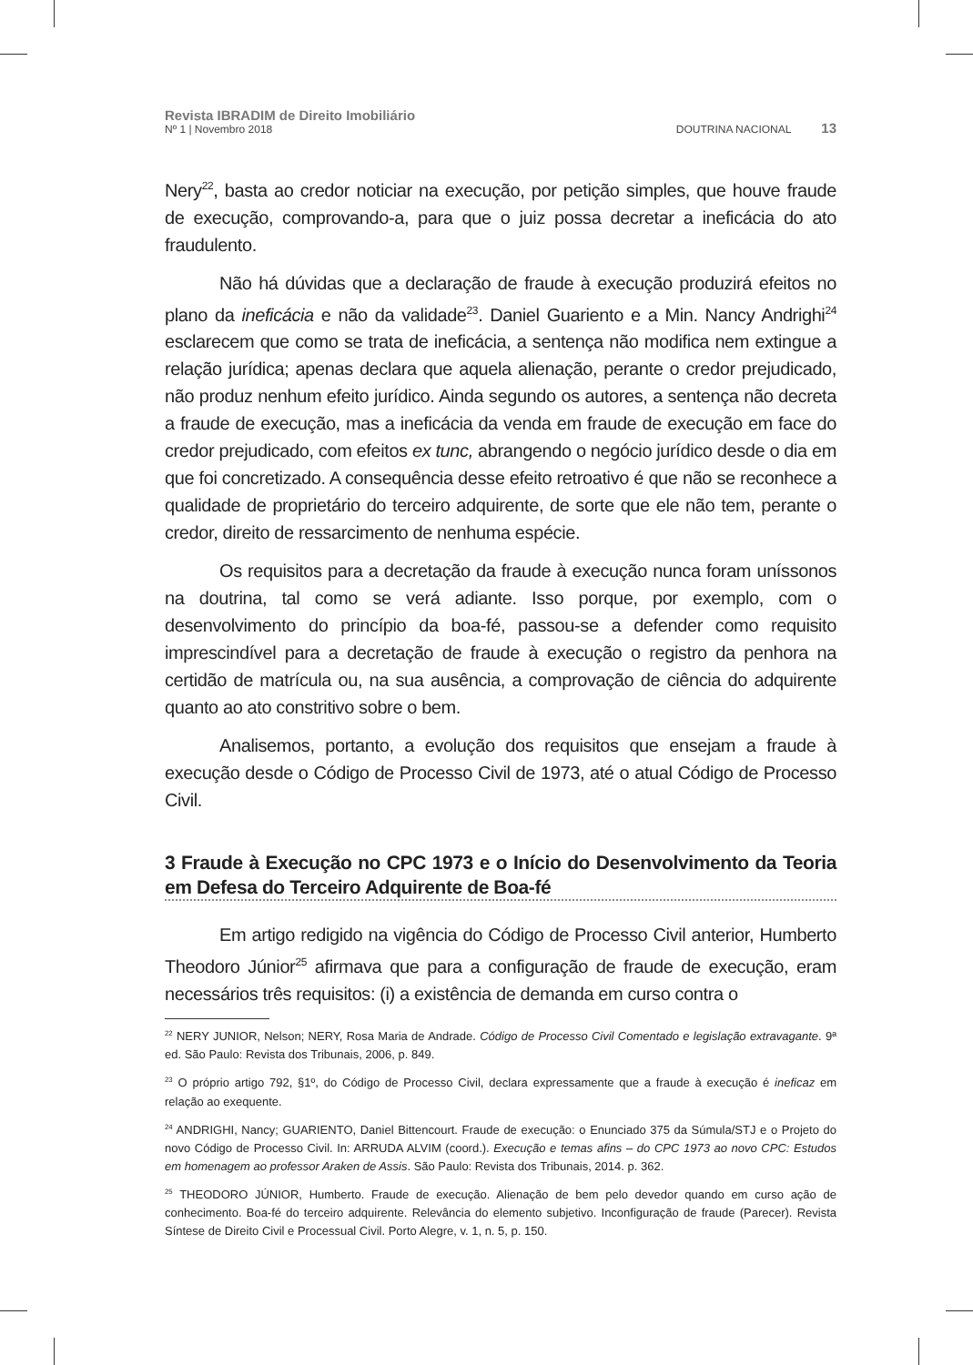Revista IBRADIM de Direito Imobiliário
Nº 1 | Novembro 2018
DOUTRINA NACIONAL 13
Nery<sup>22</sup>, basta ao credor noticiar na execução, por petição simples, que houve fraude de execução, comprovando-a, para que o juiz possa decretar a ineficácia do ato fraudulento.
Não há dúvidas que a declaração de fraude à execução produzirá efeitos no plano da ineficácia e não da validade<sup>23</sup>. Daniel Guariento e a Min. Nancy Andrighi<sup>24</sup> esclarecem que como se trata de ineficácia, a sentença não modifica nem extingue a relação jurídica; apenas declara que aquela alienação, perante o credor prejudicado, não produz nenhum efeito jurídico. Ainda segundo os autores, a sentença não decreta a fraude de execução, mas a ineficácia da venda em fraude de execução em face do credor prejudicado, com efeitos ex tunc, abrangendo o negócio jurídico desde o dia em que foi concretizado. A consequência desse efeito retroativo é que não se reconhece a qualidade de proprietário do terceiro adquirente, de sorte que ele não tem, perante o credor, direito de ressarcimento de nenhuma espécie.
Os requisitos para a decretação da fraude à execução nunca foram uníssonos na doutrina, tal como se verá adiante. Isso porque, por exemplo, com o desenvolvimento do princípio da boa-fé, passou-se a defender como requisito imprescindível para a decretação de fraude à execução o registro da penhora na certidão de matrícula ou, na sua ausência, a comprovação de ciência do adquirente quanto ao ato constritivo sobre o bem.
Analisemos, portanto, a evolução dos requisitos que ensejam a fraude à execução desde o Código de Processo Civil de 1973, até o atual Código de Processo Civil.
3 Fraude à Execução no CPC 1973 e o Início do Desenvolvimento da Teoria em Defesa do Terceiro Adquirente de Boa-fé
Em artigo redigido na vigência do Código de Processo Civil anterior, Humberto Theodoro Júnior<sup>25</sup> afirmava que para a configuração de fraude de execução, eram necessários três requisitos: (i) a existência de demanda em curso contra o
<sup>22</sup> NERY JUNIOR, Nelson; NERY, Rosa Maria de Andrade. Código de Processo Civil Comentado e legislação extravagante. 9ª ed. São Paulo: Revista dos Tribunais, 2006, p. 849.
<sup>23</sup> O próprio artigo 792, §1º, do Código de Processo Civil, declara expressamente que a fraude à execução é ineficaz em relação ao exequente.
<sup>24</sup> ANDRIGHI, Nancy; GUARIENTO, Daniel Bittencourt. Fraude de execução: o Enunciado 375 da Súmula/STJ e o Projeto do novo Código de Processo Civil. In: ARRUDA ALVIM (coord.). Execução e temas afins – do CPC 1973 ao novo CPC: Estudos em homenagem ao professor Araken de Assis. São Paulo: Revista dos Tribunais, 2014. p. 362.
<sup>25</sup> THEODORO JÚNIOR, Humberto. Fraude de execução. Alienação de bem pelo devedor quando em curso ação de conhecimento. Boa-fé do terceiro adquirente. Relevância do elemento subjetivo. Inconfiguração de fraude (Parecer). Revista Síntese de Direito Civil e Processual Civil. Porto Alegre, v. 1, n. 5, p. 150.